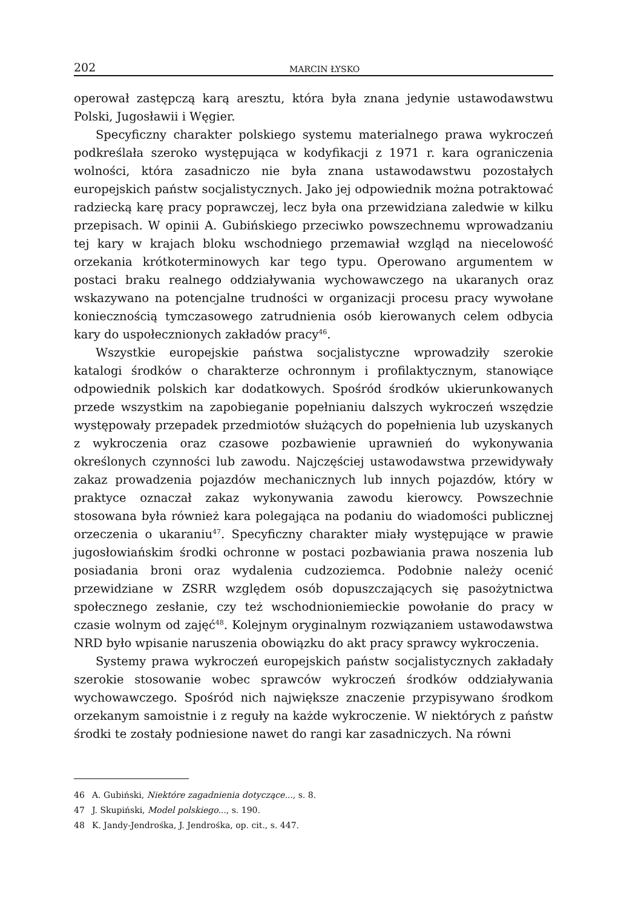202 MARCIN ŁYSKO
operował zastępczą karą aresztu, która była znana jedynie ustawodawstwu Polski, Jugosławii i Węgier.
Specyficzny charakter polskiego systemu materialnego prawa wykroczeń podkreślała szeroko występująca w kodyfikacji z 1971 r. kara ograniczenia wolności, która zasadniczo nie była znana ustawodawstwu pozostałych europejskich państw socjalistycznych. Jako jej odpowiednik można potraktować radziecką karę pracy poprawczej, lecz była ona przewidziana zaledwie w kilku przepisach. W opinii A. Gubińskiego przeciwko powszechnemu wprowadzaniu tej kary w krajach bloku wschodniego przemawiał wzgląd na niecelowość orzekania krótkoterminowych kar tego typu. Operowano argumentem w postaci braku realnego oddziaływania wychowawczego na ukaranych oraz wskazywano na potencjalne trudności w organizacji procesu pracy wywołane koniecznością tymczasowego zatrudnienia osób kierowanych celem odbycia kary do uspołecznionych zakładów pracy<sup>46</sup>.
Wszystkie europejskie państwa socjalistyczne wprowadziły szerokie katalogi środków o charakterze ochronnym i profilaktycznym, stanowiące odpowiednik polskich kar dodatkowych. Spośród środków ukierunkowanych przede wszystkim na zapobieganie popełnianiu dalszych wykroczeń wszędzie występowały przepadek przedmiotów służących do popełnienia lub uzyskanych z wykroczenia oraz czasowe pozbawienie uprawnień do wykonywania określonych czynności lub zawodu. Najczęściej ustawodawstwa przewidywały zakaz prowadzenia pojazdów mechanicznych lub innych pojazdów, który w praktyce oznaczał zakaz wykonywania zawodu kierowcy. Powszechnie stosowana była również kara polegająca na podaniu do wiadomości publicznej orzeczenia o ukaraniu<sup>47</sup>. Specyficzny charakter miały występujące w prawie jugosłowiańskim środki ochronne w postaci pozbawiania prawa noszenia lub posiadania broni oraz wydalenia cudzoziemca. Podobnie należy ocenić przewidziane w ZSRR względem osób dopuszczających się pasożytnictwa społecznego zesłanie, czy też wschodnioniemieckie powołanie do pracy w czasie wolnym od zajęć<sup>48</sup>. Kolejnym oryginalnym rozwiązaniem ustawodawstwa NRD było wpisanie naruszenia obowiązku do akt pracy sprawcy wykroczenia.
Systemy prawa wykroczeń europejskich państw socjalistycznych zakładały szerokie stosowanie wobec sprawców wykroczeń środków oddziaływania wychowawczego. Spośród nich największe znaczenie przypisywano środkom orzekanym samoistnie i z reguły na każde wykroczenie. W niektórych z państw środki te zostały podniesione nawet do rangi kar zasadniczych. Na równi
46 A. Gubiński, Niektóre zagadnienia dotyczące..., s. 8.
47 J. Skupiński, Model polskiego..., s. 190.
48 K. Jandy-Jendrośka, J. Jendrośka, op. cit., s. 447.